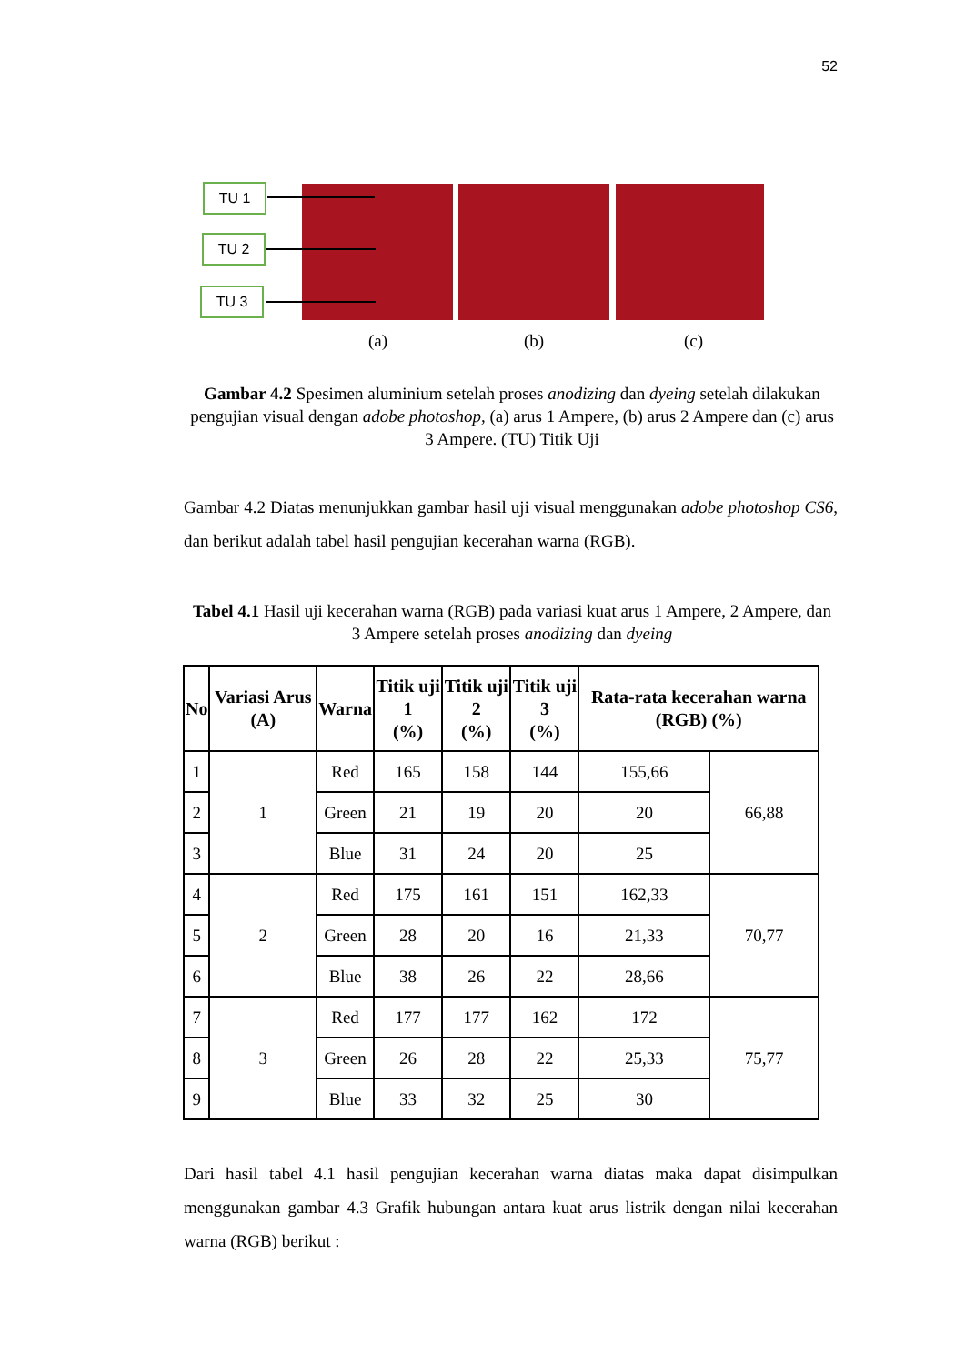52
TU 1
TU 2
TU 3
(a) (b) (c)
Gambar 4.2 Spesimen aluminium setelah proses anodizing dan dyeing setelah dilakukan pengujian visual dengan adobe photoshop, (a) arus 1 Ampere, (b) arus 2 Ampere dan (c) arus 3 Ampere. (TU) Titik Uji
Gambar 4.2 Diatas menunjukkan gambar hasil uji visual menggunakan adobe photoshop CS6, dan berikut adalah tabel hasil pengujian kecerahan warna (RGB).
Tabel 4.1 Hasil uji kecerahan warna (RGB) pada variasi kuat arus 1 Ampere, 2 Ampere, dan 3 Ampere setelah proses anodizing dan dyeing
| No | Variasi Arus (A) | Warna | Titik uji 1 (%) | Titik uji 2 (%) | Titik uji 3 (%) | Rata-rata kecerahan warna (RGB) (%) | |
| --- | --- | --- | --- | --- | --- | --- | --- |
| 1 | 1 | Red | 165 | 158 | 144 | 155,66 | 66,88 |
| 2 | | Green | 21 | 19 | 20 | 20 | |
| 3 | | Blue | 31 | 24 | 20 | 25 | |
| 4 | 2 | Red | 175 | 161 | 151 | 162,33 | 70,77 |
| 5 | | Green | 28 | 20 | 16 | 21,33 | |
| 6 | | Blue | 38 | 26 | 22 | 28,66 | |
| 7 | 3 | Red | 177 | 177 | 162 | 172 | 75,77 |
| 8 | | Green | 26 | 28 | 22 | 25,33 | |
| 9 | | Blue | 33 | 32 | 25 | 30 | |
Dari hasil tabel 4.1 hasil pengujian kecerahan warna diatas maka dapat disimpulkan menggunakan gambar 4.3 Grafik hubungan antara kuat arus listrik dengan nilai kecerahan warna (RGB) berikut :